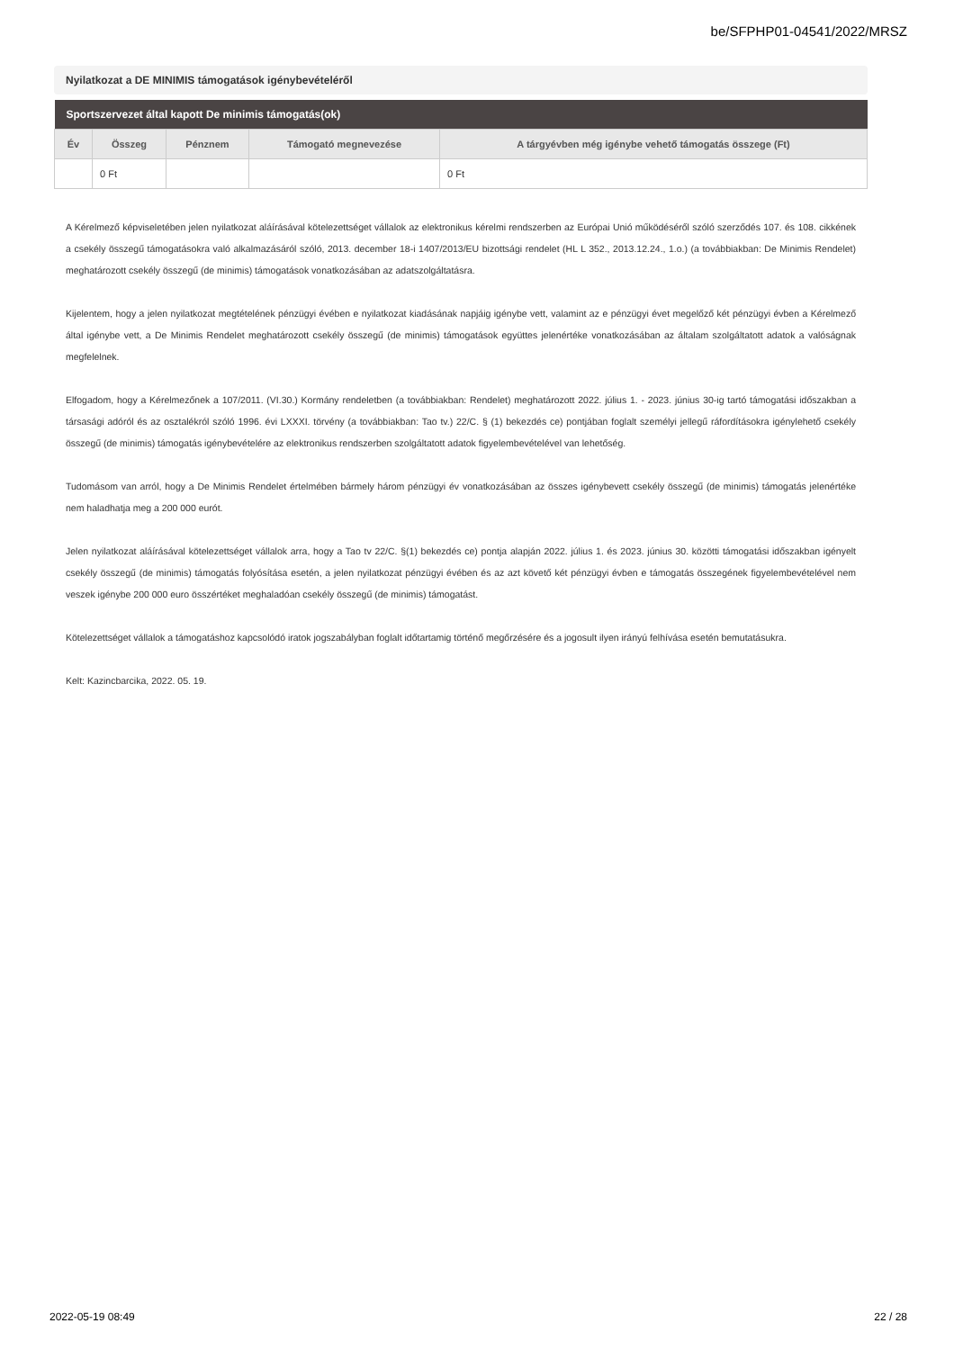be/SFPHP01-04541/2022/MRSZ
Nyilatkozat a DE MINIMIS támogatások igénybevételéről
| Sportszervezet által kapott De minimis támogatás(ok) | | | | |
| --- | --- | --- | --- | --- |
| Év | Összeg | Pénznem | Támogató megnevezése | A tárgyévben még igénybe vehető támogatás összege (Ft) |
| | 0 Ft | | | 0 Ft |
A Kérelmező képviseletében jelen nyilatkozat aláírásával kötelezettséget vállalok az elektronikus kérelmi rendszerben az Európai Unió működéséről szóló szerződés 107. és 108. cikkének a csekély összegű támogatásokra való alkalmazásáról szóló, 2013. december 18-i 1407/2013/EU bizottsági rendelet (HL L 352., 2013.12.24., 1.o.) (a továbbiakban: De Minimis Rendelet) meghatározott csekély összegű (de minimis) támogatások vonatkozásában az adatszolgáltatásra.
Kijelentem, hogy a jelen nyilatkozat megtételének pénzügyi évében e nyilatkozat kiadásának napjáig igénybe vett, valamint az e pénzügyi évet megelőző két pénzügyi évben a Kérelmező által igénybe vett, a De Minimis Rendelet meghatározott csekély összegű (de minimis) támogatások együttes jelenértéke vonatkozásában az általam szolgáltatott adatok a valóságnak megfelelnek.
Elfogadom, hogy a Kérelmezőnek a 107/2011. (VI.30.) Kormány rendeletben (a továbbiakban: Rendelet) meghatározott 2022. július 1. - 2023. június 30-ig tartó támogatási időszakban a társasági adóról és az osztalékról szóló 1996. évi LXXXI. törvény (a továbbiakban: Tao tv.) 22/C. § (1) bekezdés ce) pontjában foglalt személyi jellegű ráfordításokra igénylehető csekély összegű (de minimis) támogatás igénybevételére az elektronikus rendszerben szolgáltatott adatok figyelembevételével van lehetőség.
Tudomásom van arról, hogy a De Minimis Rendelet értelmében bármely három pénzügyi év vonatkozásában az összes igénybevett csekély összegű (de minimis) támogatás jelenértéke nem haladhatja meg a 200 000 eurót.
Jelen nyilatkozat aláírásával kötelezettséget vállalok arra, hogy a Tao tv 22/C. §(1) bekezdés ce) pontja alapján 2022. július 1. és 2023. június 30. közötti támogatási időszakban igényelt csekély összegű (de minimis) támogatás folyósítása esetén, a jelen nyilatkozat pénzügyi évében és az azt követő két pénzügyi évben e támogatás összegének figyelembevételével nem veszek igénybe 200 000 euro összértéket meghaladóan csekély összegű (de minimis) támogatást.
Kötelezettséget vállalok a támogatáshoz kapcsolódó iratok jogszabályban foglalt időtartamig történő megőrzésére és a jogosult ilyen irányú felhívása esetén bemutatásukra.
Kelt: Kazincbarcika, 2022. 05. 19.
2022-05-19 08:49 22 / 28